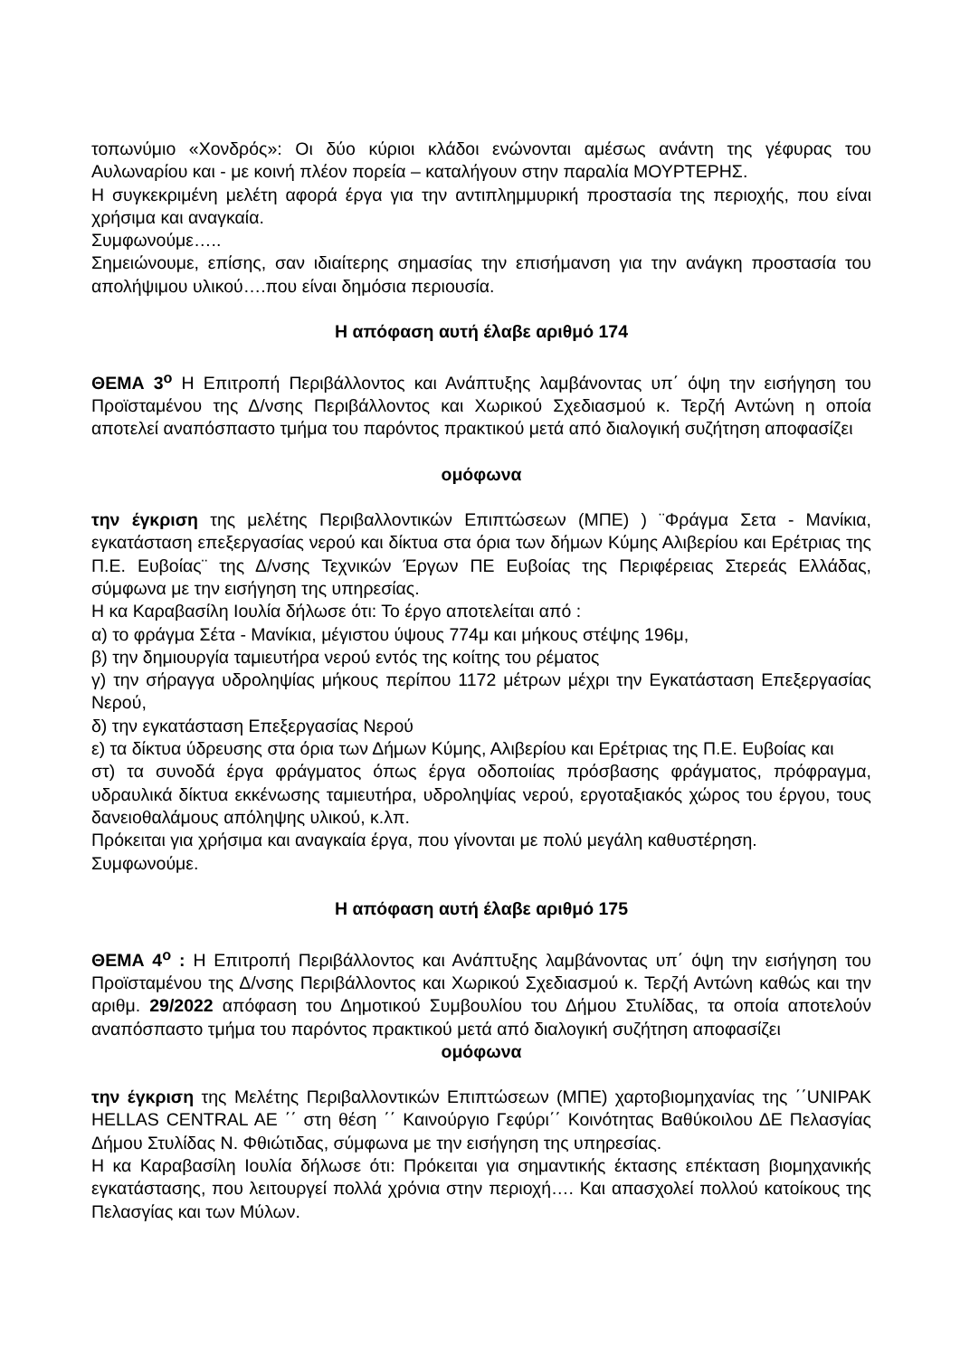τοπωνύμιο «Χονδρός»: Οι δύο κύριοι κλάδοι ενώνονται αμέσως ανάντη της γέφυρας του Αυλωναρίου και - με κοινή πλέον πορεία – καταλήγουν στην παραλία ΜΟΥΡΤΕΡΗΣ.
Η συγκεκριμένη μελέτη αφορά έργα για την αντιπλημμυρική προστασία της περιοχής, που είναι χρήσιμα και αναγκαία.
Συμφωνούμε…..
Σημειώνουμε, επίσης, σαν ιδιαίτερης σημασίας την επισήμανση για την ανάγκη προστασία του απολήψιμου υλικού….που είναι δημόσια περιουσία.
Η απόφαση αυτή έλαβε αριθμό 174
ΘΕΜΑ 3<sup>ο</sup> Η Επιτροπή Περιβάλλοντος και Ανάπτυξης λαμβάνοντας υπ΄ όψη την εισήγηση του Προϊσταμένου της Δ/νσης Περιβάλλοντος και Χωρικού Σχεδιασμού κ. Τερζή Αντώνη η οποία αποτελεί αναπόσπαστο τμήμα του παρόντος πρακτικού μετά από διαλογική συζήτηση αποφασίζει
ομόφωνα
την έγκριση της μελέτης Περιβαλλοντικών Επιπτώσεων (ΜΠΕ) ) ¨Φράγμα Σετα - Μανίκια, εγκατάσταση επεξεργασίας νερού και δίκτυα στα όρια των δήμων Κύμης Αλιβερίου και Ερέτριας της Π.Ε. Ευβοίας¨ της Δ/νσης Τεχνικών Έργων ΠΕ Ευβοίας της Περιφέρειας Στερεάς Ελλάδας, σύμφωνα με την εισήγηση της υπηρεσίας.
Η κα Καραβασίλη Ιουλία δήλωσε ότι: Το έργο αποτελείται από :
α) το φράγμα Σέτα - Μανίκια, μέγιστου ύψους 774μ και μήκους στέψης 196μ,
β) την δημιουργία ταμιευτήρα νερού εντός της κοίτης του ρέματος
γ) την σήραγγα υδροληψίας μήκους περίπου 1172 μέτρων μέχρι την Εγκατάσταση Επεξεργασίας Νερού,
δ) την εγκατάσταση Επεξεργασίας Νερού
ε) τα δίκτυα ύδρευσης στα όρια των Δήμων Κύμης, Αλιβερίου και Ερέτριας της Π.Ε. Ευβοίας και
στ) τα συνοδά έργα φράγματος όπως έργα οδοποιίας πρόσβασης φράγματος, πρόφραγμα, υδραυλικά δίκτυα εκκένωσης ταμιευτήρα, υδροληψίας νερού, εργοταξιακός χώρος του έργου, τους δανειοθαλάμους απόληψης υλικού, κ.λπ.
Πρόκειται για χρήσιμα και αναγκαία έργα, που γίνονται με πολύ μεγάλη καθυστέρηση.
Συμφωνούμε.
Η απόφαση αυτή έλαβε αριθμό 175
ΘΕΜΑ 4<sup>ο</sup> : Η Επιτροπή Περιβάλλοντος και Ανάπτυξης λαμβάνοντας υπ΄ όψη την εισήγηση του Προϊσταμένου της Δ/νσης Περιβάλλοντος και Χωρικού Σχεδιασμού κ. Τερζή Αντώνη καθώς και την αριθμ. 29/2022 απόφαση του Δημοτικού Συμβουλίου του Δήμου Στυλίδας, τα οποία αποτελούν αναπόσπαστο τμήμα του παρόντος πρακτικού μετά από διαλογική συζήτηση αποφασίζει
ομόφωνα
την έγκριση της Μελέτης Περιβαλλοντικών Επιπτώσεων (ΜΠΕ) χαρτοβιομηχανίας της ΄΄UNIPAK HELLAS CENTRAL AE ΄΄ στη θέση ΄΄ Καινούργιο Γεφύρι΄΄ Κοινότητας Βαθύκοιλου ΔΕ Πελασγίας Δήμου Στυλίδας Ν. Φθιώτιδας, σύμφωνα με την εισήγηση της υπηρεσίας.
Η κα Καραβασίλη Ιουλία δήλωσε ότι: Πρόκειται για σημαντικής έκτασης επέκταση βιομηχανικής εγκατάστασης, που λειτουργεί πολλά χρόνια στην περιοχή…. Και απασχολεί πολλού κατοίκους της Πελασγίας και των Μύλων.